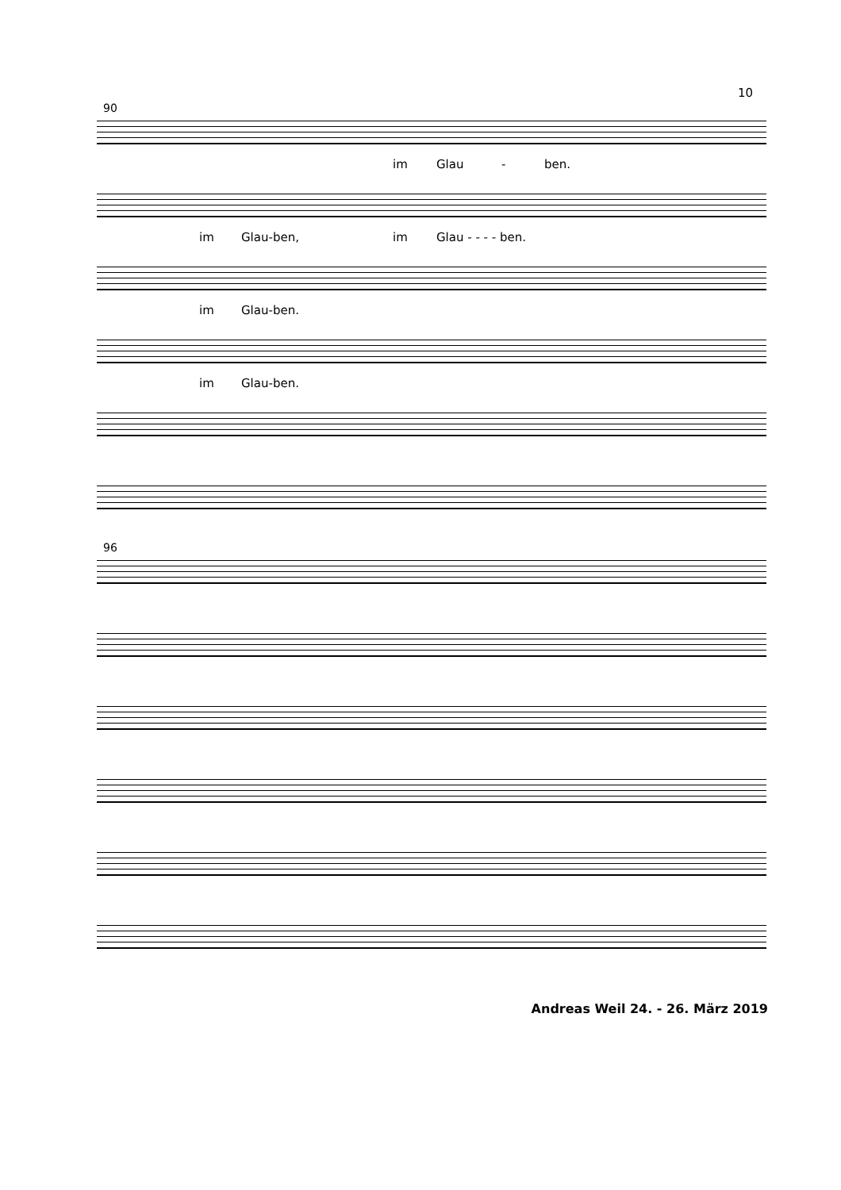10
90
im Glau - ben.
im Glau-ben, im Glau - - - - ben.
im Glau-ben.
im Glau-ben.
96
Andreas Weil 24. - 26. März 2019